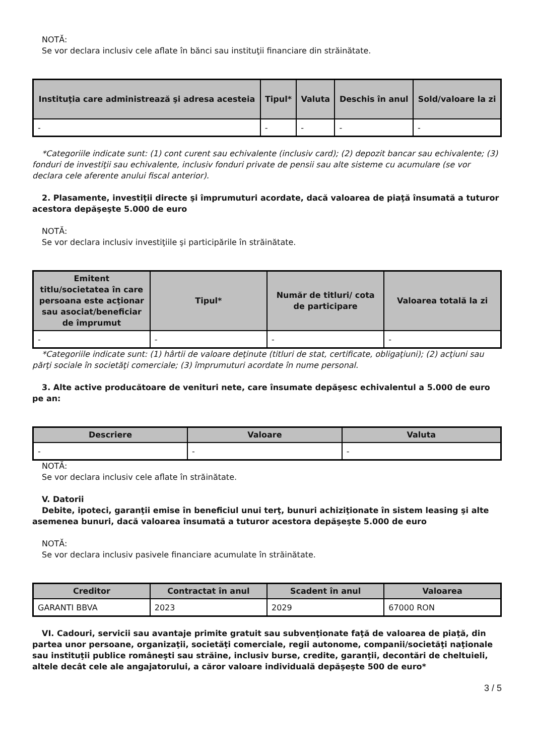NOTĂ:
Se vor declara inclusiv cele aflate în bănci sau instituţii financiare din străinătate.
| Instituţia care administrează şi adresa acesteia | Tipul* | Valuta | Deschis în anul | Sold/valoare la zi |
| --- | --- | --- | --- | --- |
| - | - | - | - | - |
*Categoriile indicate sunt: (1) cont curent sau echivalente (inclusiv card); (2) depozit bancar sau echivalente; (3) fonduri de investiţii sau echivalente, inclusiv fonduri private de pensii sau alte sisteme cu acumulare (se vor declara cele aferente anului fiscal anterior).
2. Plasamente, investiţii directe şi împrumuturi acordate, dacă valoarea de piaţă însumată a tuturor acestora depăşeşte 5.000 de euro
NOTĂ:
Se vor declara inclusiv investiţiile şi participările în străinătate.
| Emitent titlu/societatea în care persoana este acţionar sau asociat/beneficiar de împrumut | Tipul* | Număr de titluri/ cota de participare | Valoarea totală la zi |
| --- | --- | --- | --- |
| - | - | - | - |
*Categoriile indicate sunt: (1) hârtii de valoare deţinute (titluri de stat, certificate, obligaţiuni); (2) acţiuni sau părţi sociale în societăţi comerciale; (3) împrumuturi acordate în nume personal.
3. Alte active producătoare de venituri nete, care însumate depăşesc echivalentul a 5.000 de euro pe an:
| Descriere | Valoare | Valuta |
| --- | --- | --- |
| - | - | - |
NOTĂ:
Se vor declara inclusiv cele aflate în străinătate.
V. Datorii
Debite, ipoteci, garanţii emise în beneficiul unui terţ, bunuri achiziţionate în sistem leasing şi alte asemenea bunuri, dacă valoarea însumată a tuturor acestora depăşeşte 5.000 de euro
NOTĂ:
Se vor declara inclusiv pasivele financiare acumulate în străinătate.
| Creditor | Contractat în anul | Scadent în anul | Valoarea |
| --- | --- | --- | --- |
| GARANTI BBVA | 2023 | 2029 | 67000 RON |
VI. Cadouri, servicii sau avantaje primite gratuit sau subvenţionate faţă de valoarea de piaţă, din partea unor persoane, organizaţii, societăţi comerciale, regii autonome, companii/societăţi naţionale sau instituţii publice româneşti sau străine, inclusiv burse, credite, garanţii, decontări de cheltuieli, altele decât cele ale angajatorului, a căror valoare individuală depăşeşte 500 de euro*
3 / 5